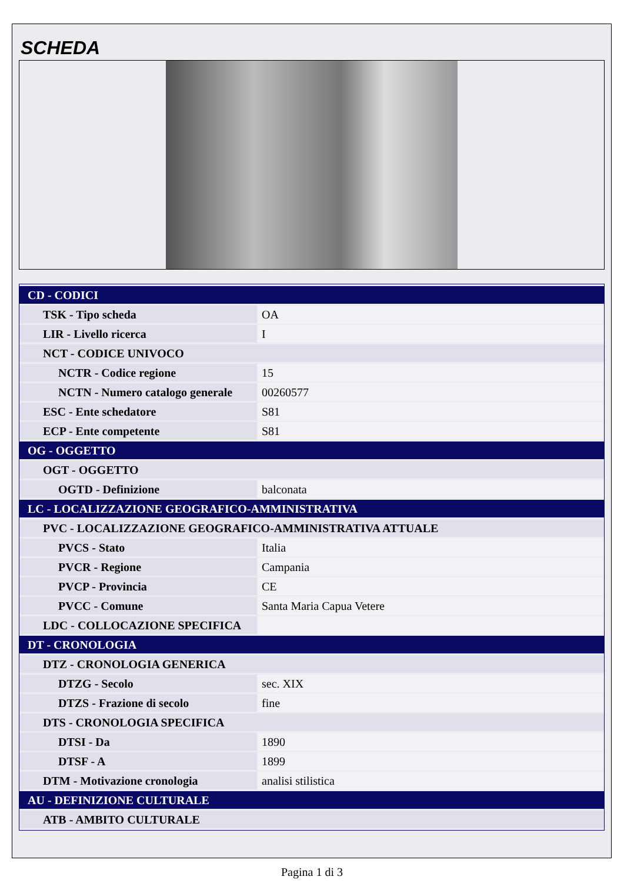SCHEDA
| CD - CODICI | |
| TSK - Tipo scheda | OA |
| LIR - Livello ricerca | I |
| NCT - CODICE UNIVOCO | |
| NCTR - Codice regione | 15 |
| NCTN - Numero catalogo generale | 00260577 |
| ESC - Ente schedatore | S81 |
| ECP - Ente competente | S81 |
| OG - OGGETTO | |
| OGT - OGGETTO | |
| OGTD - Definizione | balconata |
| LC - LOCALIZZAZIONE GEOGRAFICO-AMMINISTRATIVA | |
| PVC - LOCALIZZAZIONE GEOGRAFICO-AMMINISTRATIVA ATTUALE | |
| PVCS - Stato | Italia |
| PVCR - Regione | Campania |
| PVCP - Provincia | CE |
| PVCC - Comune | Santa Maria Capua Vetere |
| LDC - COLLOCAZIONE SPECIFICA | |
| DT - CRONOLOGIA | |
| DTZ - CRONOLOGIA GENERICA | |
| DTZG - Secolo | sec. XIX |
| DTZS - Frazione di secolo | fine |
| DTS - CRONOLOGIA SPECIFICA | |
| DTSI - Da | 1890 |
| DTSF - A | 1899 |
| DTM - Motivazione cronologia | analisi stilistica |
| AU - DEFINIZIONE CULTURALE | |
| ATB - AMBITO CULTURALE | |
Pagina 1 di 3